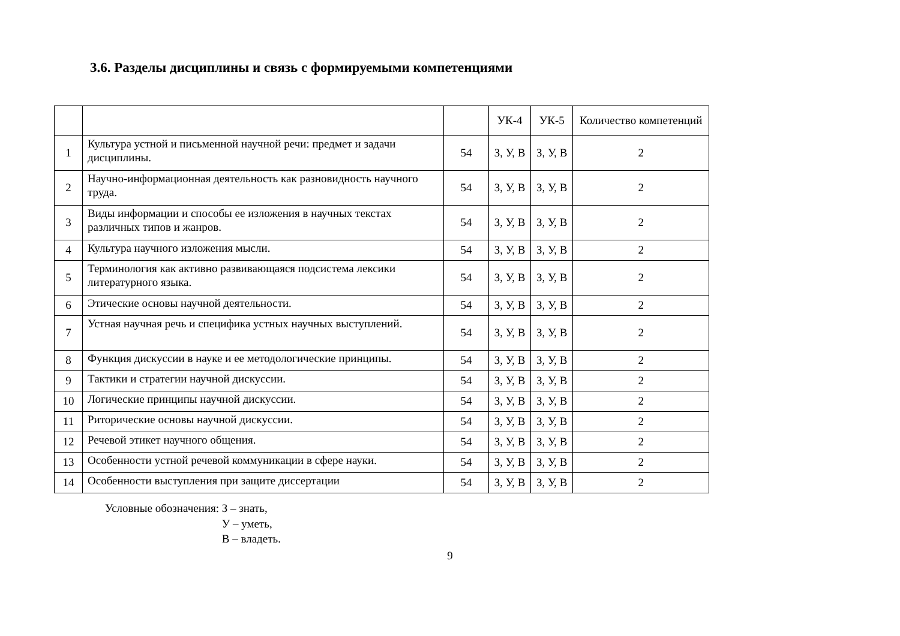3.6. Разделы дисциплины и связь с формируемыми компетенциями
| | | | УК-4 | УК-5 | Количество компетенций |
| --- | --- | --- | --- | --- | --- |
| 1 | Культура устной и письменной научной речи: предмет и задачи дисциплины. | 54 | З, У, В | З, У, В | 2 |
| 2 | Научно-информационная деятельность как разновидность научного труда. | 54 | З, У, В | З, У, В | 2 |
| 3 | Виды информации и способы ее изложения в научных текстах различных типов и жанров. | 54 | З, У, В | З, У, В | 2 |
| 4 | Культура научного изложения мысли. | 54 | З, У, В | З, У, В | 2 |
| 5 | Терминология как активно развивающаяся подсистема лексики литературного языка. | 54 | З, У, В | З, У, В | 2 |
| 6 | Этические основы научной деятельности. | 54 | З, У, В | З, У, В | 2 |
| 7 | Устная научная речь и специфика устных научных выступлений. | 54 | З, У, В | З, У, В | 2 |
| 8 | Функция дискуссии в науке и ее методологические принципы. | 54 | З, У, В | З, У, В | 2 |
| 9 | Тактики и стратегии научной дискуссии. | 54 | З, У, В | З, У, В | 2 |
| 10 | Логические принципы научной дискуссии. | 54 | З, У, В | З, У, В | 2 |
| 11 | Риторические основы научной дискуссии. | 54 | З, У, В | З, У, В | 2 |
| 12 | Речевой этикет научного общения. | 54 | З, У, В | З, У, В | 2 |
| 13 | Особенности устной речевой коммуникации в сфере науки. | 54 | З, У, В | З, У, В | 2 |
| 14 | Особенности выступления при защите диссертации | 54 | З, У, В | З, У, В | 2 |
Условные обозначения: З – знать,
У – уметь,
В – владеть.
9